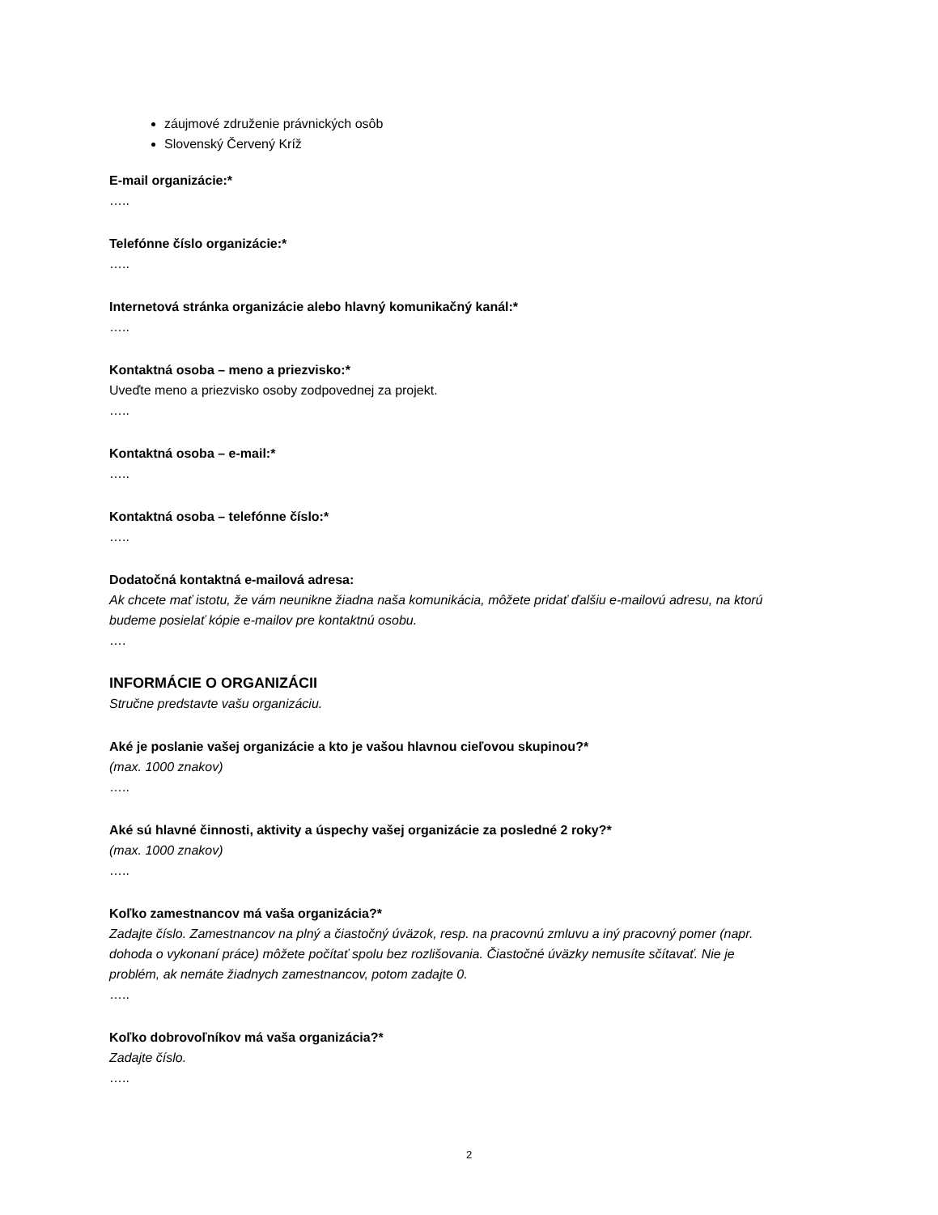záujmové združenie právnických osôb
Slovenský Červený Kríž
E-mail organizácie:*
…..
Telefónne číslo organizácie:*
…..
Internetová stránka organizácie alebo hlavný komunikačný kanál:*
…..
Kontaktná osoba – meno a priezvisko:*
Uveďte meno a priezvisko osoby zodpovednej za projekt.
…..
Kontaktná osoba – e-mail:*
…..
Kontaktná osoba – telefónne číslo:*
…..
Dodatočná kontaktná e-mailová adresa:
Ak chcete mať istotu, že vám neunikne žiadna naša komunikácia, môžete pridať ďalšiu e-mailovú adresu, na ktorú budeme posielať kópie e-mailov pre kontaktnú osobu.
….
INFORMÁCIE O ORGANIZÁCII
Stručne predstavte vašu organizáciu.
Aké je poslanie vašej organizácie a kto je vašou hlavnou cieľovou skupinou?*
(max. 1000 znakov)
…..
Aké sú hlavné činnosti, aktivity a úspechy vašej organizácie za posledné 2 roky?*
(max. 1000 znakov)
…..
Koľko zamestnancov má vaša organizácia?*
Zadajte číslo. Zamestnancov na plný a čiastočný úväzok, resp. na pracovnú zmluvu a iný pracovný pomer (napr. dohoda o vykonaní práce) môžete počítať spolu bez rozlišovania. Čiastočné úväzky nemusíte sčítavať. Nie je problém, ak nemáte žiadnych zamestnancov, potom zadajte 0.
…..
Koľko dobrovoľníkov má vaša organizácia?*
Zadajte číslo.
…..
2